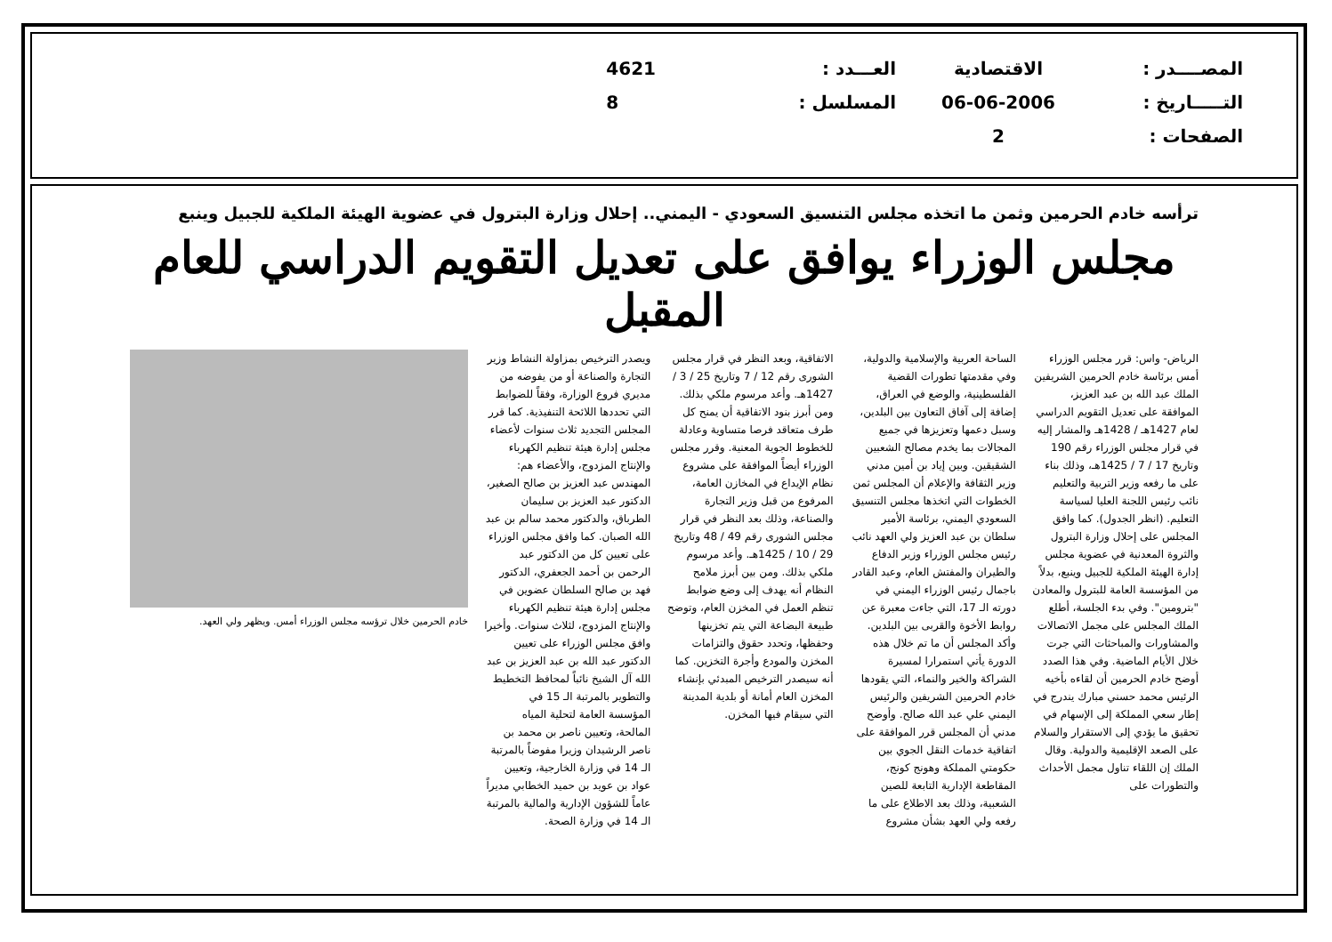المصــــدر :
التـــــاريخ :
الصفحات :
الاقتصادية
06-06-2006
2
العـــدد :
المسلسل :
4621
8
ترأسه خادم الحرمين وثمن ما اتخذه مجلس التنسيق السعودي - اليمني.. إحلال وزارة البترول في عضوية الهيئة الملكية للجبيل وينبع
مجلس الوزراء يوافق على تعديل التقويم الدراسي للعام المقبل
الرياض- واس: قرر مجلس الوزراء أمس برئاسة خادم الحرمين الشريفين الملك عبد الله بن عبد العزيز، الموافقة على تعديل التقويم الدراسي لعام 1427هـ / 1428هـ والمشار إليه في قرار مجلس الوزراء رقم 190 وتاريخ 17 / 7 / 1425هـ، وذلك بناء على ما رفعه وزير التربية والتعليم نائب رئيس اللجنة العليا لسياسة التعليم. (انظر الجدول). كما وافق المجلس على إحلال وزارة البترول والثروة المعدنية في عضوية مجلس إدارة الهيئة الملكية للجبيل وينبع، بدلاً من المؤسسة العامة للبترول والمعادن "بترومين". وفي بدء الجلسة، أطلع الملك المجلس على مجمل الاتصالات والمشاورات والمباحثات التي جرت خلال الأيام الماضية. وفي هذا الصدد أوضح خادم الحرمين أن لقاءه بأخيه الرئيس محمد حسني مبارك يندرج في إطار سعي المملكة إلى الإسهام في تحقيق ما يؤدي إلى الاستقرار والسلام على الصعد الإقليمية والدولية. وقال الملك إن اللقاء تناول مجمل الأحداث والتطورات على
الساحة العربية والإسلامية والدولية، وفي مقدمتها تطورات القضية الفلسطينية، والوضع في العراق، إضافة إلى آفاق التعاون بين البلدين، وسبل دعمها وتعزيزها في جميع المجالات بما يخدم مصالح الشعبين الشقيقين. وبين إياد بن أمين مدني وزير الثقافة والإعلام أن المجلس ثمن الخطوات التي اتخذها مجلس التنسيق السعودي اليمني، برئاسة الأمير سلطان بن عبد العزيز ولي العهد نائب رئيس مجلس الوزراء وزير الدفاع والطيران والمفتش العام، وعبد القادر باجمال رئيس الوزراء اليمني في دورته الـ 17، التي جاءت معبرة عن روابط الأخوة والقربى بين البلدين. وأكد المجلس أن ما تم خلال هذه الدورة يأتي استمرارا لمسيرة الشراكة والخير والنماء، التي يقودها خادم الحرمين الشريفين والرئيس اليمني علي عبد الله صالح. وأوضح مدني أن المجلس قرر الموافقة على اتفاقية خدمات النقل الجوي بين حكومتي المملكة وهونج كونج، المقاطعة الإدارية التابعة للصين الشعبية، وذلك بعد الاطلاع على ما رفعه ولي العهد بشأن مشروع
الاتفاقية، وبعد النظر في قرار مجلس الشورى رقم 12 / 7 وتاريخ 25 / 3 / 1427هـ. وأعد مرسوم ملكي بذلك. ومن أبرز بنود الاتفاقية أن يمنح كل طرف متعاقد فرصا متساوية وعادلة للخطوط الجوية المعنية. وقرر مجلس الوزراء أيضاً الموافقة على مشروع نظام الإيداع في المخازن العامة، المرفوع من قبل وزير التجارة والصناعة، وذلك بعد النظر في قرار مجلس الشورى رقم 49 / 48 وتاريخ 29 / 10 / 1425هـ. وأعد مرسوم ملكي بذلك. ومن بين أبرز ملامح النظام أنه يهدف إلى وضع ضوابط تنظم العمل في المخزن العام، وتوضح طبيعة البضاعة التي يتم تخزينها وحفظها، وتحدد حقوق والتزامات المخزن والمودع وأجرة التخزين. كما أنه سيصدر الترخيص المبدئي بإنشاء المخزن العام أمانة أو بلدية المدينة التي سيقام فيها المخزن.
ويصدر الترخيص بمزاولة النشاط وزير التجارة والصناعة أو من يفوضه من مديري فروع الوزارة، وفقاً للضوابط التي تحددها اللائحة التنفيذية. كما قرر المجلس التجديد ثلاث سنوات لأعضاء مجلس إدارة هيئة تنظيم الكهرباء والإنتاج المزدوج، والأعضاء هم: المهندس عبد العزيز بن صالح الصغير، الدكتور عبد العزيز بن سليمان الطرباق، والدكتور محمد سالم بن عبد الله الصبان. كما وافق مجلس الوزراء على تعيين كل من الدكتور عبد الرحمن بن أحمد الجعفري، الدكتور فهد بن صالح السلطان عضوين في مجلس إدارة هيئة تنظيم الكهرباء والإنتاج المزدوج، لثلاث سنوات. وأخيرا وافق مجلس الوزراء على تعيين الدكتور عبد الله بن عبد العزيز بن عبد الله آل الشيخ نائباً لمحافظ التخطيط والتطوير بالمرتبة الـ 15 في المؤسسة العامة لتحلية المياه المالحة، وتعيين ناصر بن محمد بن ناصر الرشيدان وزيرا مفوضاً بالمرتبة الـ 14 في وزارة الخارجية، وتعيين عواد بن عويد بن حميد الخطابي مديراً عاماً للشؤون الإدارية والمالية بالمرتبة الـ 14 في وزارة الصحة.
خادم الحرمين خلال ترؤسه مجلس الوزراء أمس. ويظهر ولي العهد.